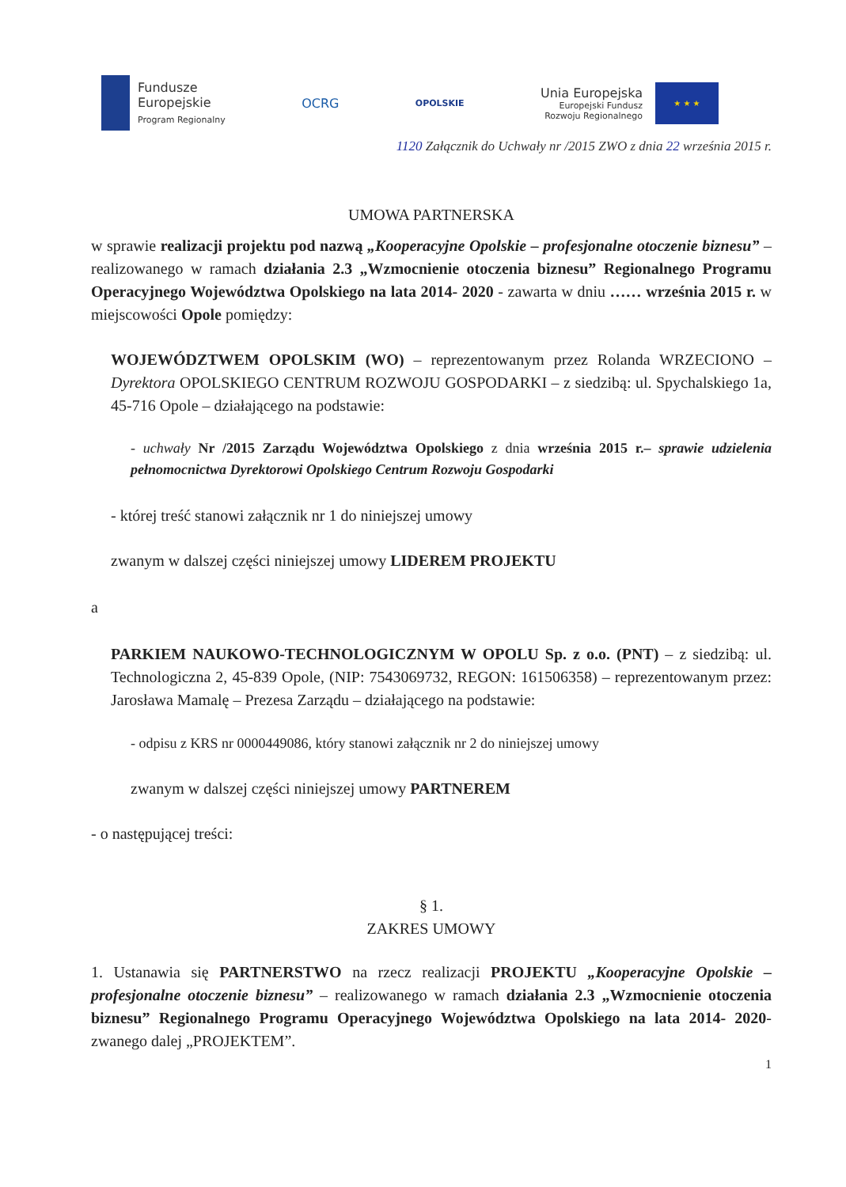Fundusze
Europejskie
Program Regionalny
OCRG
OPOLSKIE
Unia Europejska
Europejski Fundusz
Rozwoju Regionalnego
★ ★ ★
1120 Załącznik do Uchwały nr /2015 ZWO z dnia 22 września 2015 r.
UMOWA PARTNERSKA
w sprawie realizacji projektu pod nazwą „Kooperacyjne Opolskie – profesjonalne otoczenie biznesu” – realizowanego w ramach działania 2.3 „Wzmocnienie otoczenia biznesu” Regionalnego Programu Operacyjnego Województwa Opolskiego na lata 2014- 2020 - zawarta w dniu …… września 2015 r. w miejscowości Opole pomiędzy:
WOJEWÓDZTWEM OPOLSKIM (WO) – reprezentowanym przez Rolanda WRZECIONO – Dyrektora OPOLSKIEGO CENTRUM ROZWOJU GOSPODARKI – z siedzibą: ul. Spychalskiego 1a, 45-716 Opole – działającego na podstawie:
- uchwały Nr /2015 Zarządu Województwa Opolskiego z dnia września 2015 r.– sprawie udzielenia pełnomocnictwa Dyrektorowi Opolskiego Centrum Rozwoju Gospodarki
- której treść stanowi załącznik nr 1 do niniejszej umowy
zwanym w dalszej części niniejszej umowy LIDEREM PROJEKTU
a
PARKIEM NAUKOWO-TECHNOLOGICZNYM W OPOLU Sp. z o.o. (PNT) – z siedzibą: ul. Technologiczna 2, 45-839 Opole, (NIP: 7543069732, REGON: 161506358) – reprezentowanym przez: Jarosława Mamalę – Prezesa Zarządu – działającego na podstawie:
- odpisu z KRS nr 0000449086, który stanowi załącznik nr 2 do niniejszej umowy
zwanym w dalszej części niniejszej umowy PARTNEREM
- o następującej treści:
§ 1.
ZAKRES UMOWY
1. Ustanawia się PARTNERSTWO na rzecz realizacji PROJEKTU „Kooperacyjne Opolskie – profesjonalne otoczenie biznesu” – realizowanego w ramach działania 2.3 „Wzmocnienie otoczenia biznesu” Regionalnego Programu Operacyjnego Województwa Opolskiego na lata 2014- 2020- zwanego dalej „PROJEKTEM”.
1